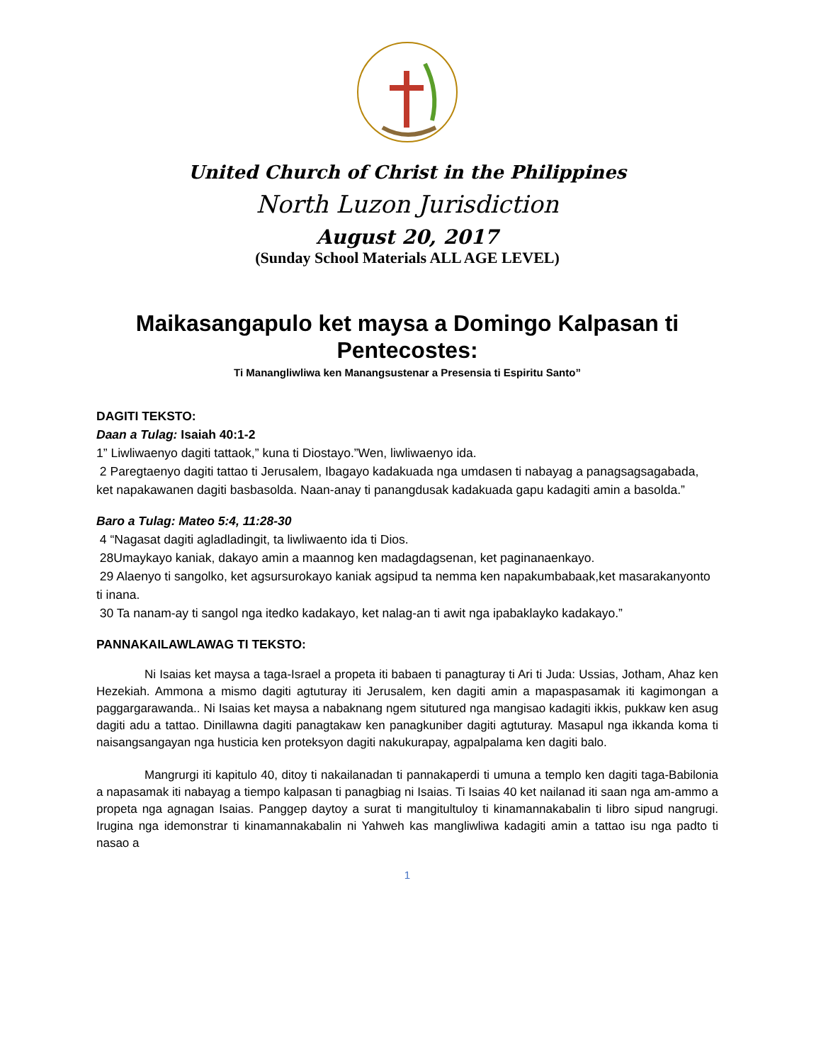United Church of Christ in the Philippines
North Luzon Jurisdiction
August 20, 2017
(Sunday School Materials ALL AGE LEVEL)
Maikasangapulo ket maysa a Domingo Kalpasan ti Pentecostes:
Ti Manangliwliwa ken Manangsustenar a Presensia ti Espiritu Santo”
DAGITI TEKSTO:
Daan a Tulag: Isaiah 40:1-2
1” Liwliwaenyo dagiti tattaok,” kuna ti Diostayo.”Wen, liwliwaenyo ida.
2 Paregtaenyo dagiti tattao ti Jerusalem, Ibagayo kadakuada nga umdasen ti nabayag a panagsagsagabada, ket napakawanen dagiti basbasolda. Naan-anay ti panangdusak kadakuada gapu kadagiti amin a basolda.”
Baro a Tulag: Mateo 5:4, 11:28-30
4 “Nagasat dagiti agladladingit, ta liwliwaento ida ti Dios.
28Umaykayo kaniak, dakayo amin a maannog ken madagdagsenan, ket paginanaenkayo.
29 Alaenyo ti sangolko, ket agsursurokayo kaniak agsipud ta nemma ken napakumbabaak,ket masarakanyonto ti inana.
30 Ta nanam-ay ti sangol nga itedko kadakayo, ket nalag-an ti awit nga ipabaklayko kadakayo.”
PANNAKAILAWLAWAG TI TEKSTO:
Ni Isaias ket maysa a taga-Israel a propeta iti babaen ti panagturay ti Ari ti Juda: Ussias, Jotham, Ahaz ken Hezekiah. Ammona a mismo dagiti agtuturay iti Jerusalem, ken dagiti amin a mapaspasamak iti kagimongan a paggargarawanda.. Ni Isaias ket maysa a nabaknang ngem situtured nga mangisao kadagiti ikkis, pukkaw ken asug dagiti adu a tattao. Dinillawna dagiti panagtakaw ken panagkuniber dagiti agtuturay. Masapul nga ikkanda koma ti naisangsangayan nga husticia ken proteksyon dagiti nakukurapay, agpalpalama ken dagiti balo.
Mangrurgi iti kapitulo 40, ditoy ti nakailanadan ti pannakaperdi ti umuna a templo ken dagiti taga-Babilonia a napasamak iti nabayag a tiempo kalpasan ti panagbiag ni Isaias. Ti Isaias 40 ket nailanad iti saan nga am-ammo a propeta nga agnagan Isaias. Panggep daytoy a surat ti mangitultuloy ti kinamannakabalin ti libro sipud nangrugi. Irugina nga idemonstrar ti kinamannakabalin ni Yahweh kas mangliwliwa kadagiti amin a tattao isu nga padto ti nasao a
1